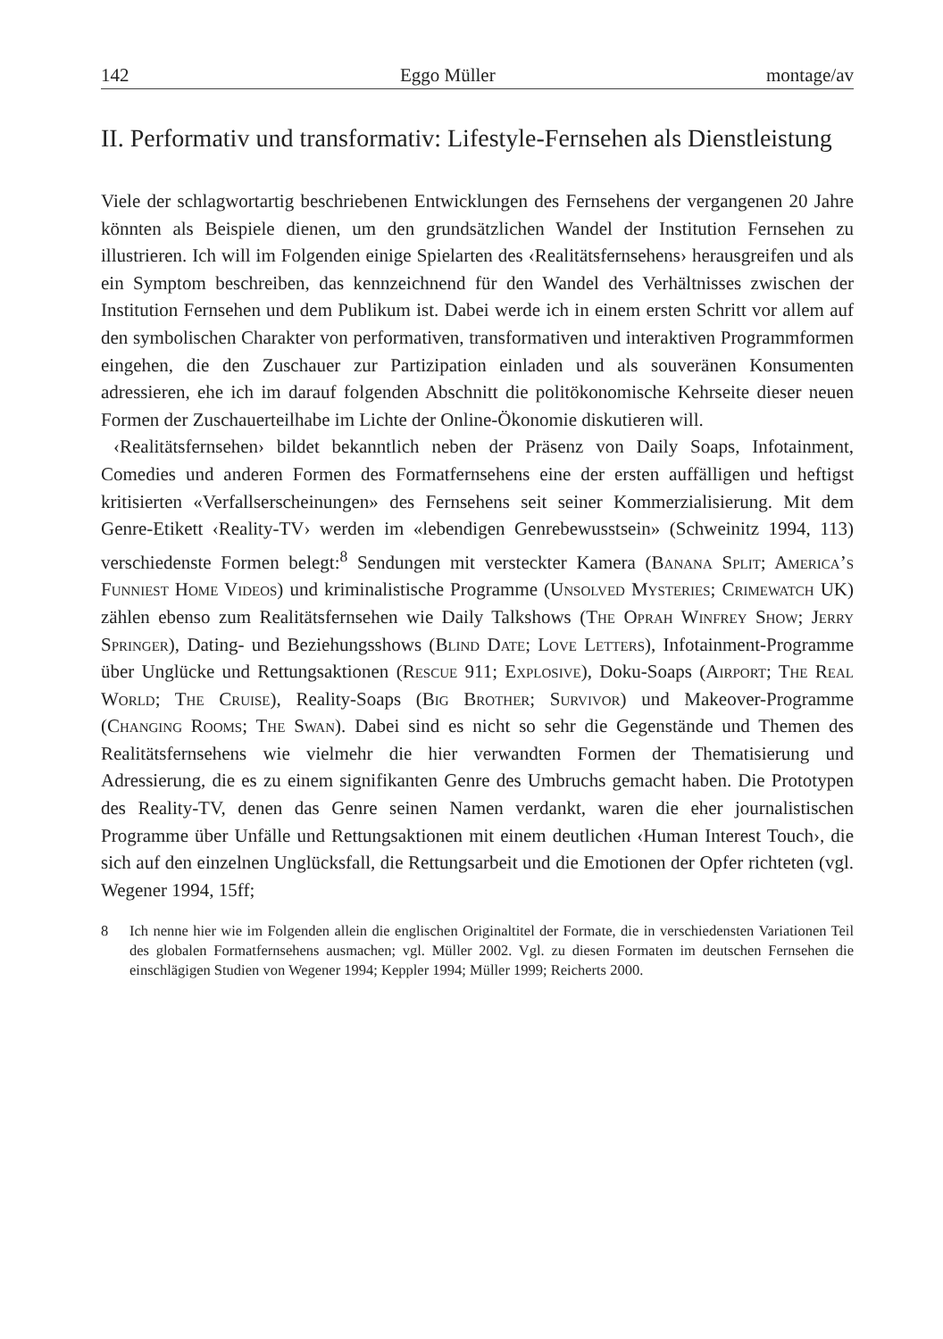142 Eggo Müller montage/av
II. Performativ und transformativ: Lifestyle-Fernsehen als Dienstleistung
Viele der schlagwortartig beschriebenen Entwicklungen des Fernsehens der vergangenen 20 Jahre könnten als Beispiele dienen, um den grundsätzlichen Wandel der Institution Fernsehen zu illustrieren. Ich will im Folgenden einige Spielarten des ‹Realitätsfernsehens› herausgreifen und als ein Symptom beschreiben, das kennzeichnend für den Wandel des Verhältnisses zwischen der Institution Fernsehen und dem Publikum ist. Dabei werde ich in einem ersten Schritt vor allem auf den symbolischen Charakter von performativen, transformativen und interaktiven Programmformen eingehen, die den Zuschauer zur Partizipation einladen und als souveränen Konsumenten adressieren, ehe ich im darauf folgenden Abschnitt die politökonomische Kehrseite dieser neuen Formen der Zuschauerteilhabe im Lichte der Online-Ökonomie diskutieren will.
‹Realitätsfernsehen› bildet bekanntlich neben der Präsenz von Daily Soaps, Infotainment, Comedies und anderen Formen des Formatfernsehens eine der ersten auffälligen und heftigst kritisierten «Verfallserscheinungen» des Fernsehens seit seiner Kommerzialisierung. Mit dem Genre-Etikett ‹Reality-TV› werden im «lebendigen Genrebewusstsein» (Schweinitz 1994, 113) verschiedenste Formen belegt:<sup>8</sup> Sendungen mit versteckter Kamera (Banana Split; America’s Funniest Home Videos) und kriminalistische Programme (Unsolved Mysteries; Crimewatch UK) zählen ebenso zum Realitätsfernsehen wie Daily Talkshows (The Oprah Winfrey Show; Jerry Springer), Dating- und Beziehungsshows (Blind Date; Love Letters), Infotainment-Programme über Unglücke und Rettungsaktionen (Rescue 911; Explosive), Doku-Soaps (Airport; The Real World; The Cruise), Reality-Soaps (Big Brother; Survivor) und Makeover-Programme (Changing Rooms; The Swan). Dabei sind es nicht so sehr die Gegenstände und Themen des Realitätsfernsehens wie vielmehr die hier verwandten Formen der Thematisierung und Adressierung, die es zu einem signifikanten Genre des Umbruchs gemacht haben. Die Prototypen des Reality-TV, denen das Genre seinen Namen verdankt, waren die eher journalistischen Programme über Unfälle und Rettungsaktionen mit einem deutlichen ‹Human Interest Touch›, die sich auf den einzelnen Unglücksfall, die Rettungsarbeit und die Emotionen der Opfer richteten (vgl. Wegener 1994, 15ff;
8 Ich nenne hier wie im Folgenden allein die englischen Originaltitel der Formate, die in verschiedensten Variationen Teil des globalen Formatfernsehens ausmachen; vgl. Müller 2002. Vgl. zu diesen Formaten im deutschen Fernsehen die einschlägigen Studien von Wegener 1994; Keppler 1994; Müller 1999; Reicherts 2000.